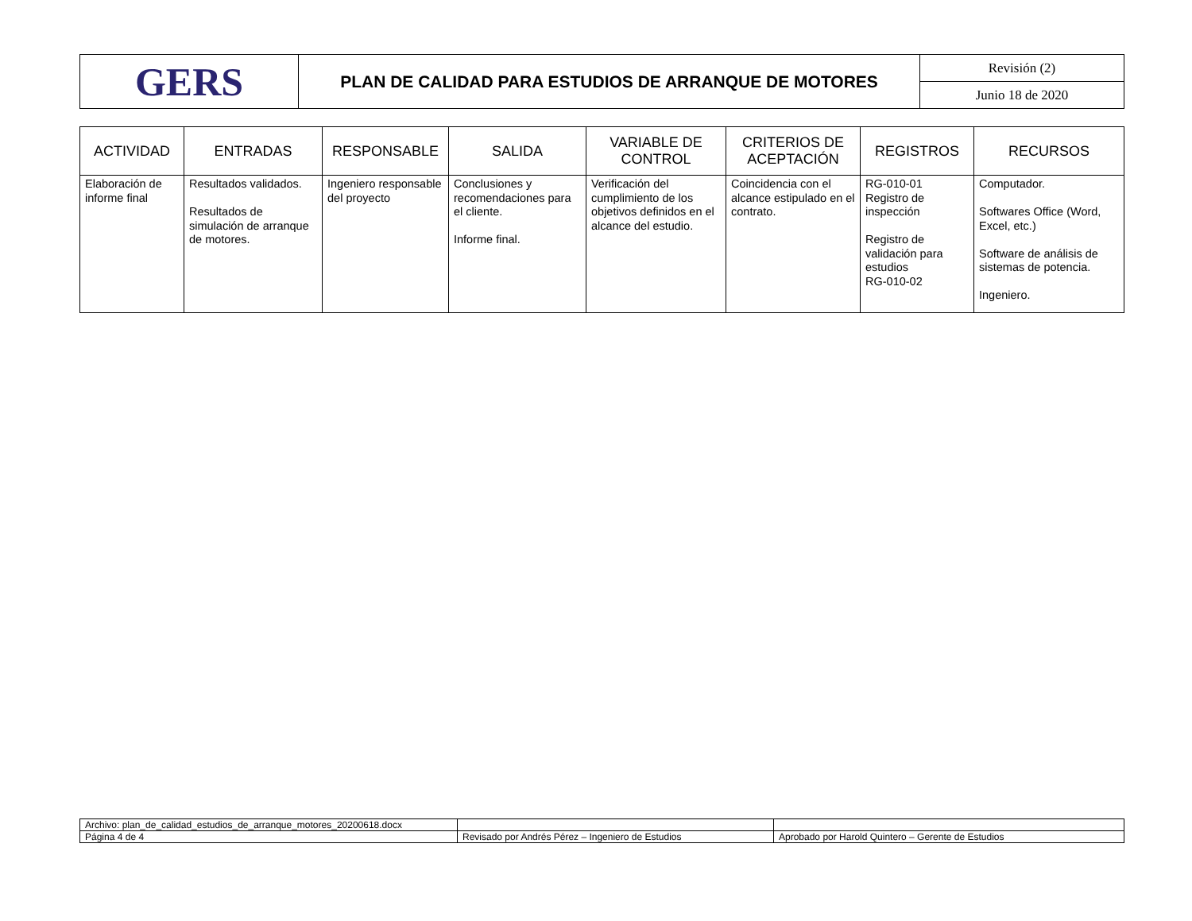| GERS | PLAN DE CALIDAD PARA ESTUDIOS DE ARRANQUE DE MOTORES | Revisión (2) |
| | | Junio 18 de 2020 |
| ACTIVIDAD | ENTRADAS | RESPONSABLE | SALIDA | VARIABLE DE CONTROL | CRITERIOS DE ACEPTACIÓN | REGISTROS | RECURSOS |
| --- | --- | --- | --- | --- | --- | --- | --- |
| Elaboración de informe final | Resultados validados. Resultados de simulación de arranque de motores. | Ingeniero responsable del proyecto | Conclusiones y recomendaciones para el cliente. Informe final. | Verificación del cumplimiento de los objetivos definidos en el alcance del estudio. | Coincidencia con el alcance estipulado en el contrato. | RG-010-01 Registro de inspección Registro de validación para estudios RG-010-02 | Computador. Softwares Office (Word, Excel, etc.) Software de análisis de sistemas de potencia. Ingeniero. |
| Archivo: plan_de_calidad_estudios_de_arranque_motores_20200618.docx | | |
| Página 4 de 4 | Revisado por Andrés Pérez – Ingeniero de Estudios | Aprobado por Harold Quintero – Gerente de Estudios |